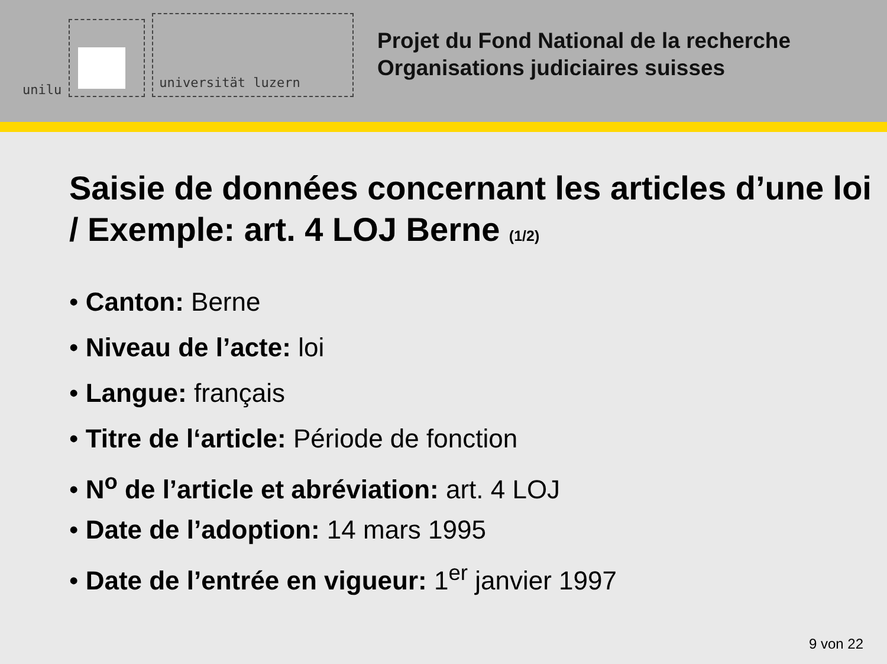unilu
universität luzern
Projet du Fond National de la recherche
Organisations judiciaires suisses
Saisie de données concernant les articles d’une loi / Exemple: art. 4 LOJ Berne (1/2)
• Canton: Berne
• Niveau de l’acte: loi
• Langue: français
• Titre de l‘article: Période de fonction
• N<sup>o</sup> de l’article et abréviation: art. 4 LOJ
• Date de l’adoption: 14 mars 1995
• Date de l’entrée en vigueur: 1<sup>er</sup> janvier 1997
9 von 22